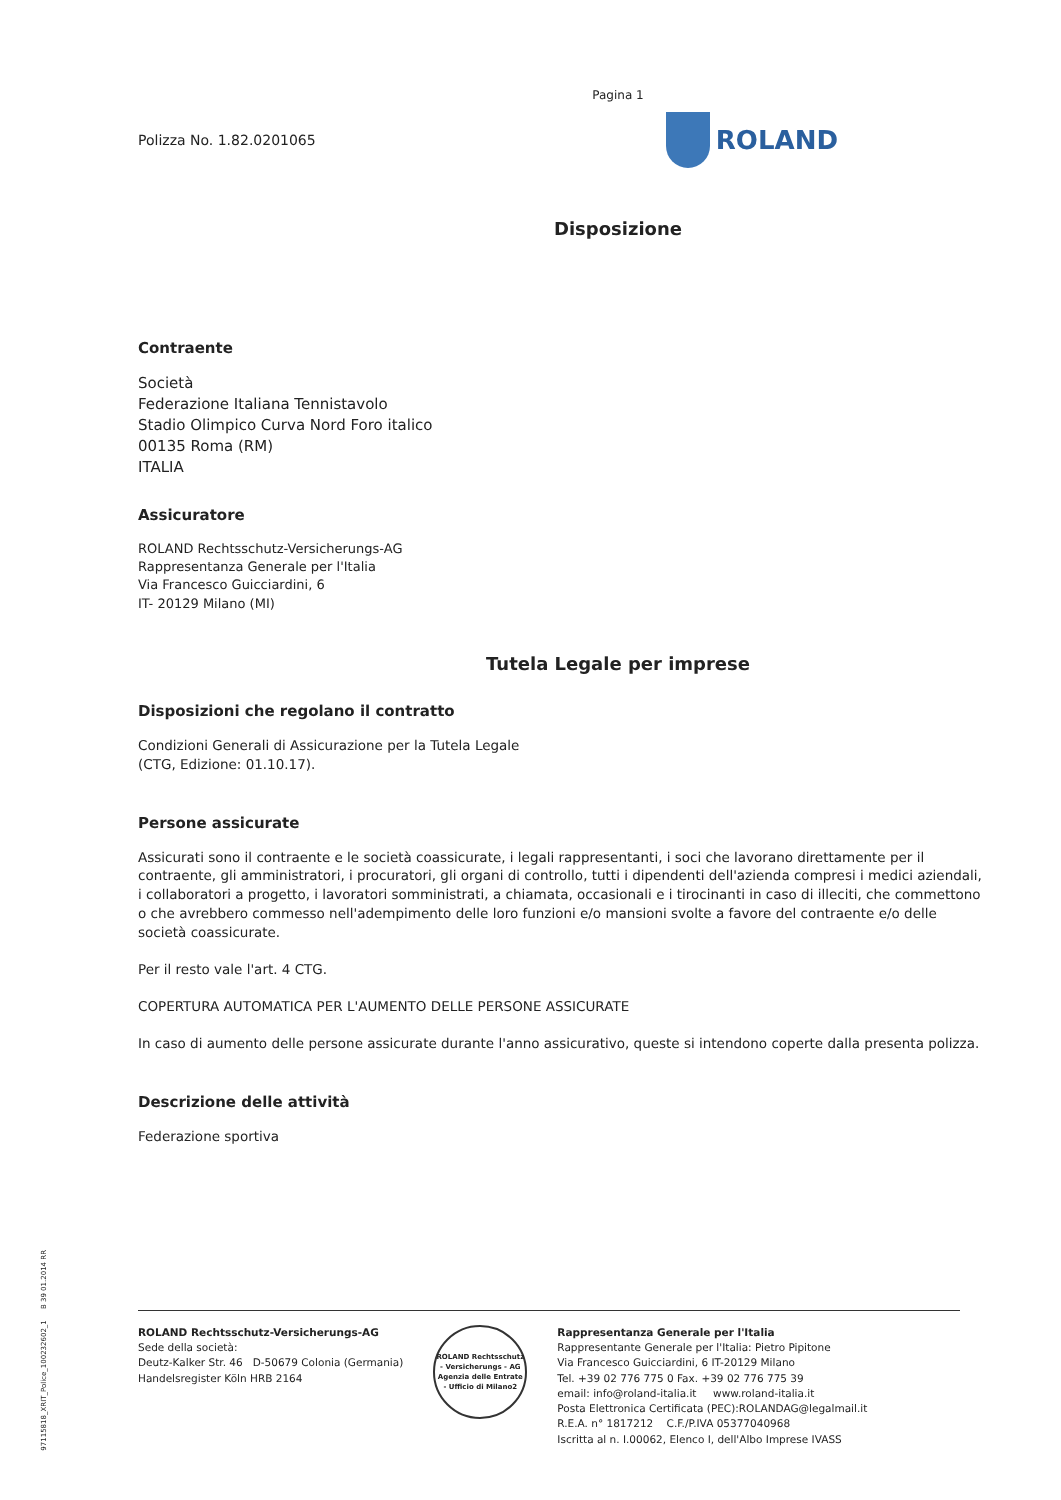Pagina 1
Polizza No. 1.82.0201065
ROLAND
Disposizione
Contraente
Società
Federazione Italiana Tennistavolo
Stadio Olimpico Curva Nord Foro italico
00135 Roma (RM)
ITALIA
Assicuratore
ROLAND Rechtsschutz-Versicherungs-AG
Rappresentanza Generale per l'Italia
Via Francesco Guicciardini, 6
IT- 20129 Milano (MI)
Tutela Legale per imprese
Disposizioni che regolano il contratto
Condizioni Generali di Assicurazione per la Tutela Legale
(CTG, Edizione: 01.10.17).
Persone assicurate
Assicurati sono il contraente e le società coassicurate, i legali rappresentanti, i soci che lavorano direttamente per il contraente, gli amministratori, i procuratori, gli organi di controllo, tutti i dipendenti dell'azienda compresi i medici aziendali,
i collaboratori a progetto, i lavoratori somministrati, a chiamata, occasionali e i tirocinanti in caso di illeciti, che commettono o che avrebbero commesso nell'adempimento delle loro funzioni e/o mansioni svolte a favore del contraente e/o delle società coassicurate.
Per il resto vale l'art. 4 CTG.
COPERTURA AUTOMATICA PER L'AUMENTO DELLE PERSONE ASSICURATE
In caso di aumento delle persone assicurate durante l'anno assicurativo, queste si intendono coperte dalla presenta polizza.
Descrizione delle attività
Federazione sportiva
97115818_XRIT_Police_100232602_1 B 39 01.2014 RR
ROLAND Rechtsschutz-Versicherungs-AG
Sede della società:
Deutz-Kalker Str. 46 D-50679 Colonia (Germania)
Handelsregister Köln HRB 2164
ROLAND Rechtsschutz - Versicherungs - AG
Agenzia delle Entrate - Ufficio di Milano2
Rappresentanza Generale per l'Italia
Rappresentante Generale per l'Italia: Pietro Pipitone
Via Francesco Guicciardini, 6 IT-20129 Milano
Tel. +39 02 776 775 0 Fax. +39 02 776 775 39
email: info@roland-italia.it www.roland-italia.it
Posta Elettronica Certificata (PEC):ROLANDAG@legalmail.it
R.E.A. n° 1817212 C.F./P.IVA 05377040968
Iscritta al n. I.00062, Elenco I, dell'Albo Imprese IVASS